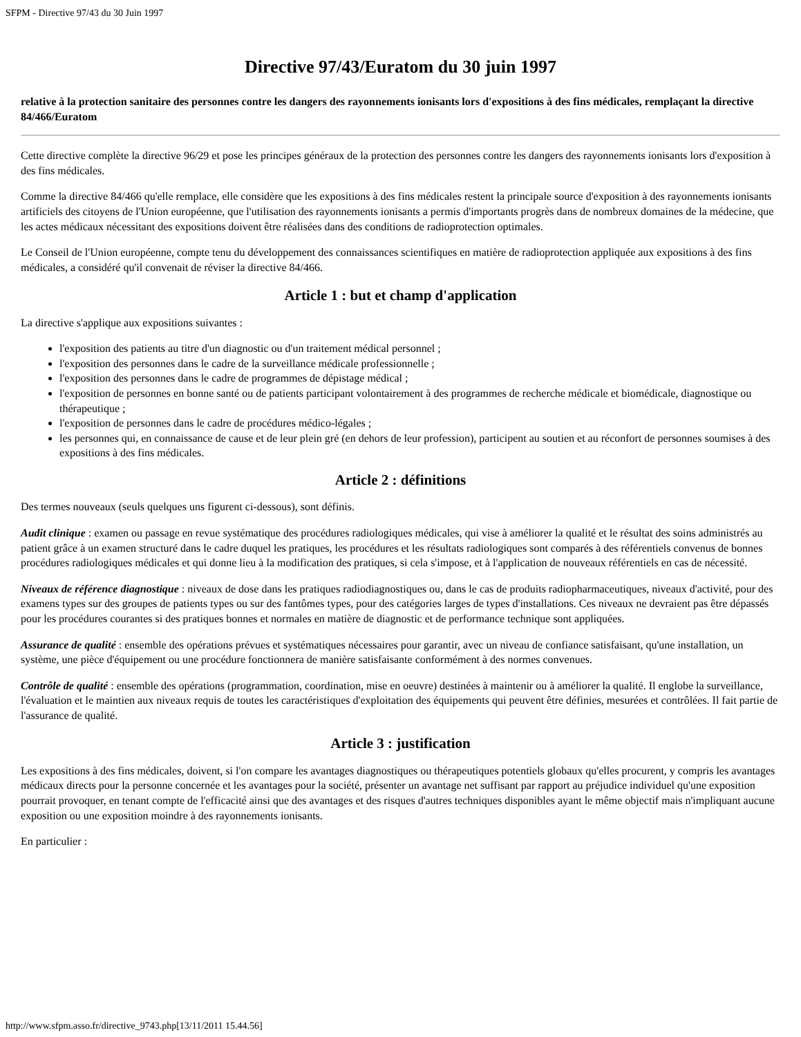SFPM - Directive 97/43 du 30 Juin 1997
Directive 97/43/Euratom du 30 juin 1997
relative à la protection sanitaire des personnes contre les dangers des rayonnements ionisants lors d'expositions à des fins médicales, remplaçant la directive 84/466/Euratom
Cette directive complète la directive 96/29 et pose les principes généraux de la protection des personnes contre les dangers des rayonnements ionisants lors d'exposition à des fins médicales.
Comme la directive 84/466 qu'elle remplace, elle considère que les expositions à des fins médicales restent la principale source d'exposition à des rayonnements ionisants artificiels des citoyens de l'Union européenne, que l'utilisation des rayonnements ionisants a permis d'importants progrès dans de nombreux domaines de la médecine, que les actes médicaux nécessitant des expositions doivent être réalisées dans des conditions de radioprotection optimales.
Le Conseil de l'Union européenne, compte tenu du développement des connaissances scientifiques en matière de radioprotection appliquée aux expositions à des fins médicales, a considéré qu'il convenait de réviser la directive 84/466.
Article 1 : but et champ d'application
La directive s'applique aux expositions suivantes :
l'exposition des patients au titre d'un diagnostic ou d'un traitement médical personnel ;
l'exposition des personnes dans le cadre de la surveillance médicale professionnelle ;
l'exposition des personnes dans le cadre de programmes de dépistage médical ;
l'exposition de personnes en bonne santé ou de patients participant volontairement à des programmes de recherche médicale et biomédicale, diagnostique ou thérapeutique ;
l'exposition de personnes dans le cadre de procédures médico-légales ;
les personnes qui, en connaissance de cause et de leur plein gré (en dehors de leur profession), participent au soutien et au réconfort de personnes soumises à des expositions à des fins médicales.
Article 2 : définitions
Des termes nouveaux (seuls quelques uns figurent ci-dessous), sont définis.
Audit clinique : examen ou passage en revue systématique des procédures radiologiques médicales, qui vise à améliorer la qualité et le résultat des soins administrés au patient grâce à un examen structuré dans le cadre duquel les pratiques, les procédures et les résultats radiologiques sont comparés à des référentiels convenus de bonnes procédures radiologiques médicales et qui donne lieu à la modification des pratiques, si cela s'impose, et à l'application de nouveaux référentiels en cas de nécessité.
Niveaux de référence diagnostique : niveaux de dose dans les pratiques radiodiagnostiques ou, dans le cas de produits radiopharmaceutiques, niveaux d'activité, pour des examens types sur des groupes de patients types ou sur des fantômes types, pour des catégories larges de types d'installations. Ces niveaux ne devraient pas être dépassés pour les procédures courantes si des pratiques bonnes et normales en matière de diagnostic et de performance technique sont appliquées.
Assurance de qualité : ensemble des opérations prévues et systématiques nécessaires pour garantir, avec un niveau de confiance satisfaisant, qu'une installation, un système, une pièce d'équipement ou une procédure fonctionnera de manière satisfaisante conformément à des normes convenues.
Contrôle de qualité : ensemble des opérations (programmation, coordination, mise en oeuvre) destinées à maintenir ou à améliorer la qualité. Il englobe la surveillance, l'évaluation et le maintien aux niveaux requis de toutes les caractéristiques d'exploitation des équipements qui peuvent être définies, mesurées et contrôlées. Il fait partie de l'assurance de qualité.
Article 3 : justification
Les expositions à des fins médicales, doivent, si l'on compare les avantages diagnostiques ou thérapeutiques potentiels globaux qu'elles procurent, y compris les avantages médicaux directs pour la personne concernée et les avantages pour la société, présenter un avantage net suffisant par rapport au préjudice individuel qu'une exposition pourrait provoquer, en tenant compte de l'efficacité ainsi que des avantages et des risques d'autres techniques disponibles ayant le même objectif mais n'impliquant aucune exposition ou une exposition moindre à des rayonnements ionisants.
En particulier :
http://www.sfpm.asso.fr/directive_9743.php[13/11/2011 15.44.56]